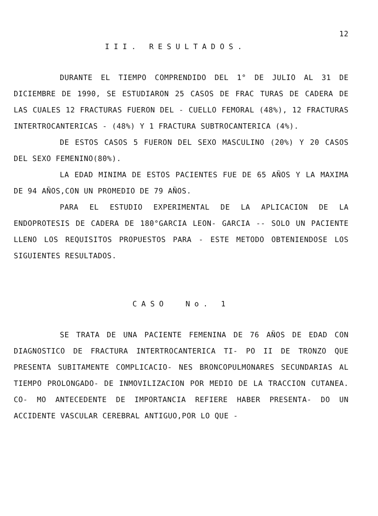12
III. RESULTADOS.
DURANTE EL TIEMPO COMPRENDIDO DEL 1° DE JULIO AL 31 DE DICIEMBRE DE 1990, SE ESTUDIARON 25 CASOS DE FRAC TURAS DE CADERA DE LAS CUALES 12 FRACTURAS FUERON DEL - CUELLO FEMORAL (48%), 12 FRACTURAS INTERTROCANTERICAS - (48%) Y 1 FRACTURA SUBTROCANTERICA (4%).
DE ESTOS CASOS 5 FUERON DEL SEXO MASCULINO (20%) Y 20 CASOS DEL SEXO FEMENINO(80%).
LA EDAD MINIMA DE ESTOS PACIENTES FUE DE 65 AÑOS Y LA MAXIMA DE 94 AÑOS,CON UN PROMEDIO DE 79 AÑOS.
PARA EL ESTUDIO EXPERIMENTAL DE LA APLICACION DE LA ENDOPROTESIS DE CADERA DE 180°GARCIA LEON- GARCIA -- SOLO UN PACIENTE LLENO LOS REQUISITOS PROPUESTOS PARA - ESTE METODO OBTENIENDOSE LOS SIGUIENTES RESULTADOS.
CASO No. 1
SE TRATA DE UNA PACIENTE FEMENINA DE 76 AÑOS DE EDAD CON DIAGNOSTICO DE FRACTURA INTERTROCANTERICA TI- PO II DE TRONZO QUE PRESENTA SUBITAMENTE COMPLICACIO- NES BRONCOPULMONARES SECUNDARIAS AL TIEMPO PROLONGADO- DE INMOVILIZACION POR MEDIO DE LA TRACCION CUTANEA. CO- MO ANTECEDENTE DE IMPORTANCIA REFIERE HABER PRESENTA- DO UN ACCIDENTE VASCULAR CEREBRAL ANTIGUO,POR LO QUE -